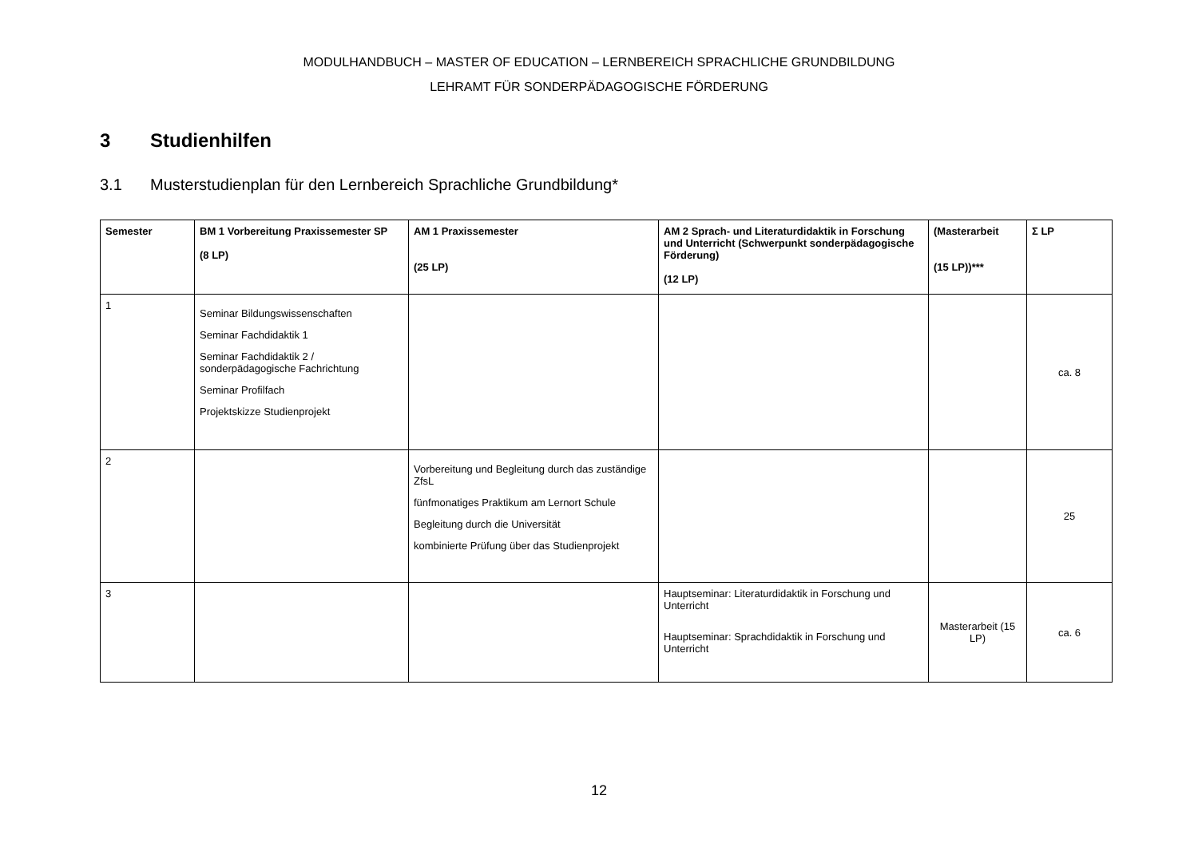MODULHANDBUCH – MASTER OF EDUCATION – LERNBEREICH SPRACHLICHE GRUNDBILDUNG
LEHRAMT FÜR SONDERPÄDAGOGISCHE FÖRDERUNG
3 Studienhilfen
3.1 Musterstudienplan für den Lernbereich Sprachliche Grundbildung*
| Semester | BM 1 Vorbereitung Praxissemester SP (8 LP) | AM 1 Praxissemester (25 LP) | AM 2 Sprach- und Literaturdidaktik in Forschung und Unterricht (Schwerpunkt sonderpädagogische Förderung) (12 LP) | (Masterarbeit (15 LP))*** | Σ LP |
| --- | --- | --- | --- | --- | --- |
| 1 | Seminar Bildungswissenschaften Seminar Fachdidaktik 1 Seminar Fachdidaktik 2 / sonderpädagogische Fachrichtung Seminar Profilfach Projektskizze Studienprojekt | | | | ca. 8 |
| 2 | | Vorbereitung und Begleitung durch das zuständige ZfsL fünfmonatiges Praktikum am Lernort Schule Begleitung durch die Universität kombinierte Prüfung über das Studienprojekt | | | 25 |
| 3 | | | Hauptseminar: Literaturdidaktik in Forschung und Unterricht Hauptseminar: Sprachdidaktik in Forschung und Unterricht | Masterarbeit (15 LP) | ca. 6 |
12